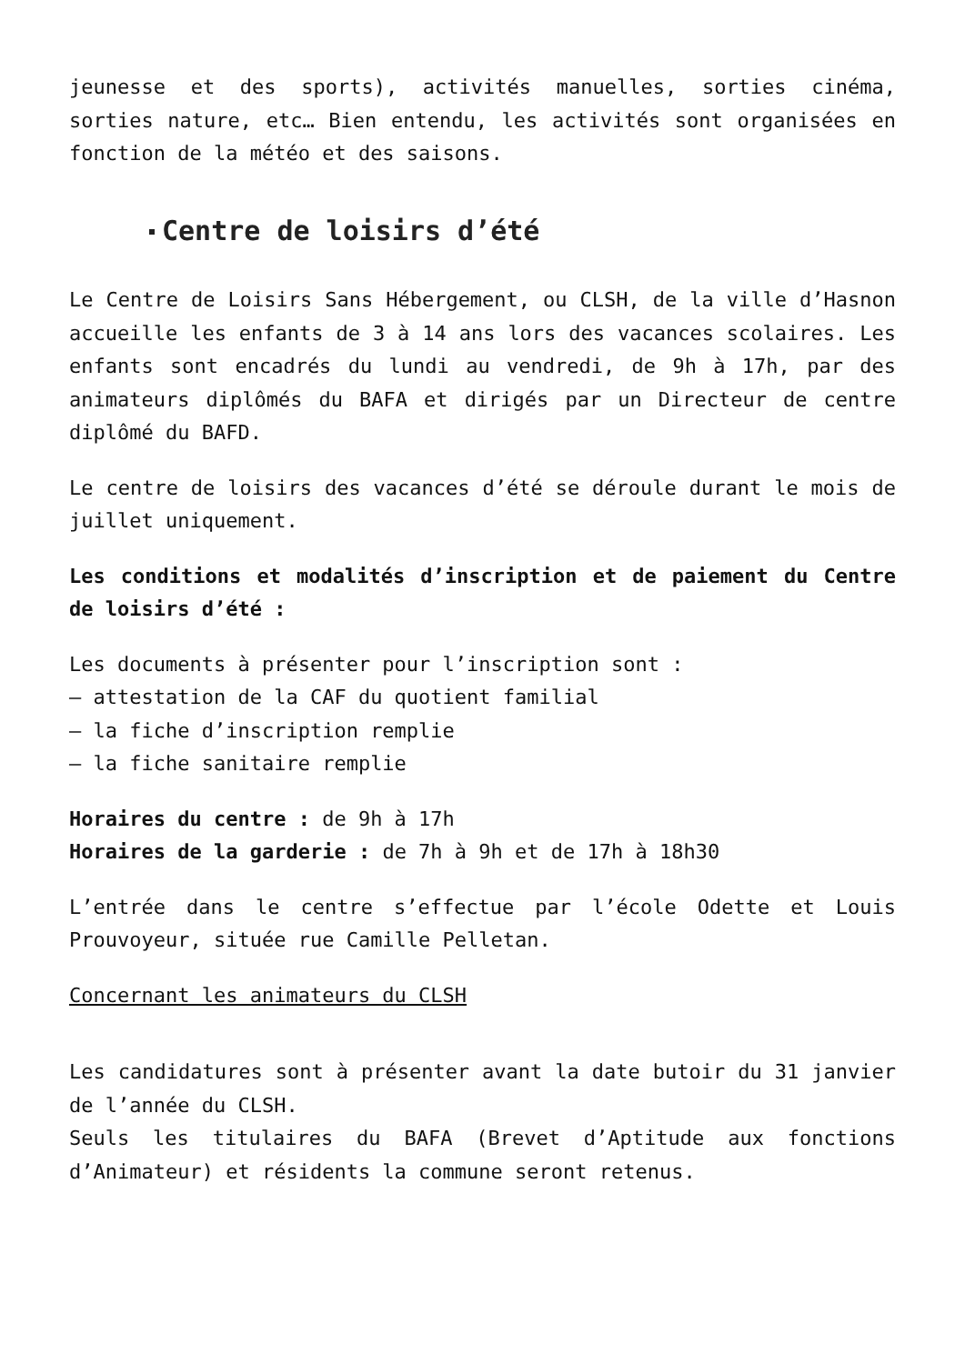jeunesse et des sports), activités manuelles, sorties cinéma, sorties nature, etc… Bien entendu, les activités sont organisées en fonction de la météo et des saisons.
Centre de loisirs d’été
Le Centre de Loisirs Sans Hébergement, ou CLSH, de la ville d’Hasnon accueille les enfants de 3 à 14 ans lors des vacances scolaires. Les enfants sont encadrés du lundi au vendredi, de 9h à 17h, par des animateurs diplômés du BAFA et dirigés par un Directeur de centre diplômé du BAFD.
Le centre de loisirs des vacances d’été se déroule durant le mois de juillet uniquement.
Les conditions et modalités d’inscription et de paiement du Centre de loisirs d’été :
Les documents à présenter pour l’inscription sont :
– attestation de la CAF du quotient familial
– la fiche d’inscription remplie
– la fiche sanitaire remplie
Horaires du centre : de 9h à 17h
Horaires de la garderie : de 7h à 9h et de 17h à 18h30
L’entrée dans le centre s’effectue par l’école Odette et Louis Prouvoyeur, située rue Camille Pelletan.
Concernant les animateurs du CLSH
Les candidatures sont à présenter avant la date butoir du 31 janvier de l’année du CLSH.
Seuls les titulaires du BAFA (Brevet d’Aptitude aux fonctions d’Animateur) et résidents la commune seront retenus.